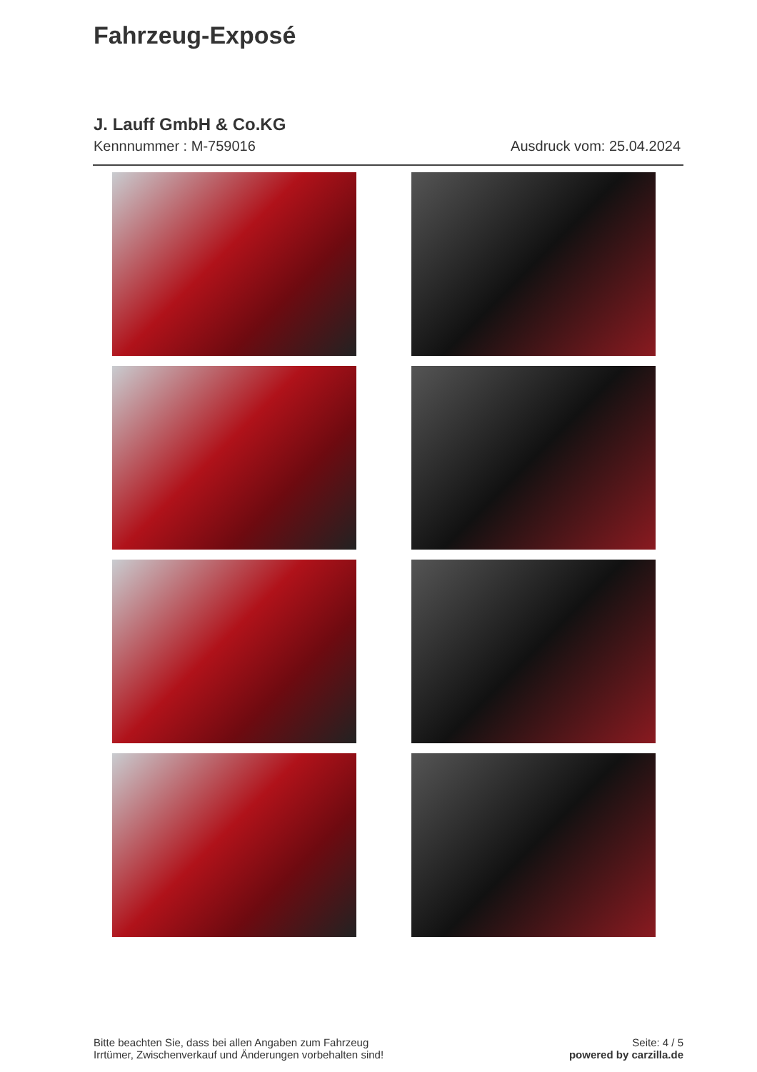Fahrzeug-Exposé
J. Lauff GmbH & Co.KG
Kennnummer : M-759016 Ausdruck vom: 25.04.2024
Bitte beachten Sie, dass bei allen Angaben zum Fahrzeug
Irrtümer, Zwischenverkauf und Änderungen vorbehalten sind!
Seite: 4 / 5
powered by carzilla.de